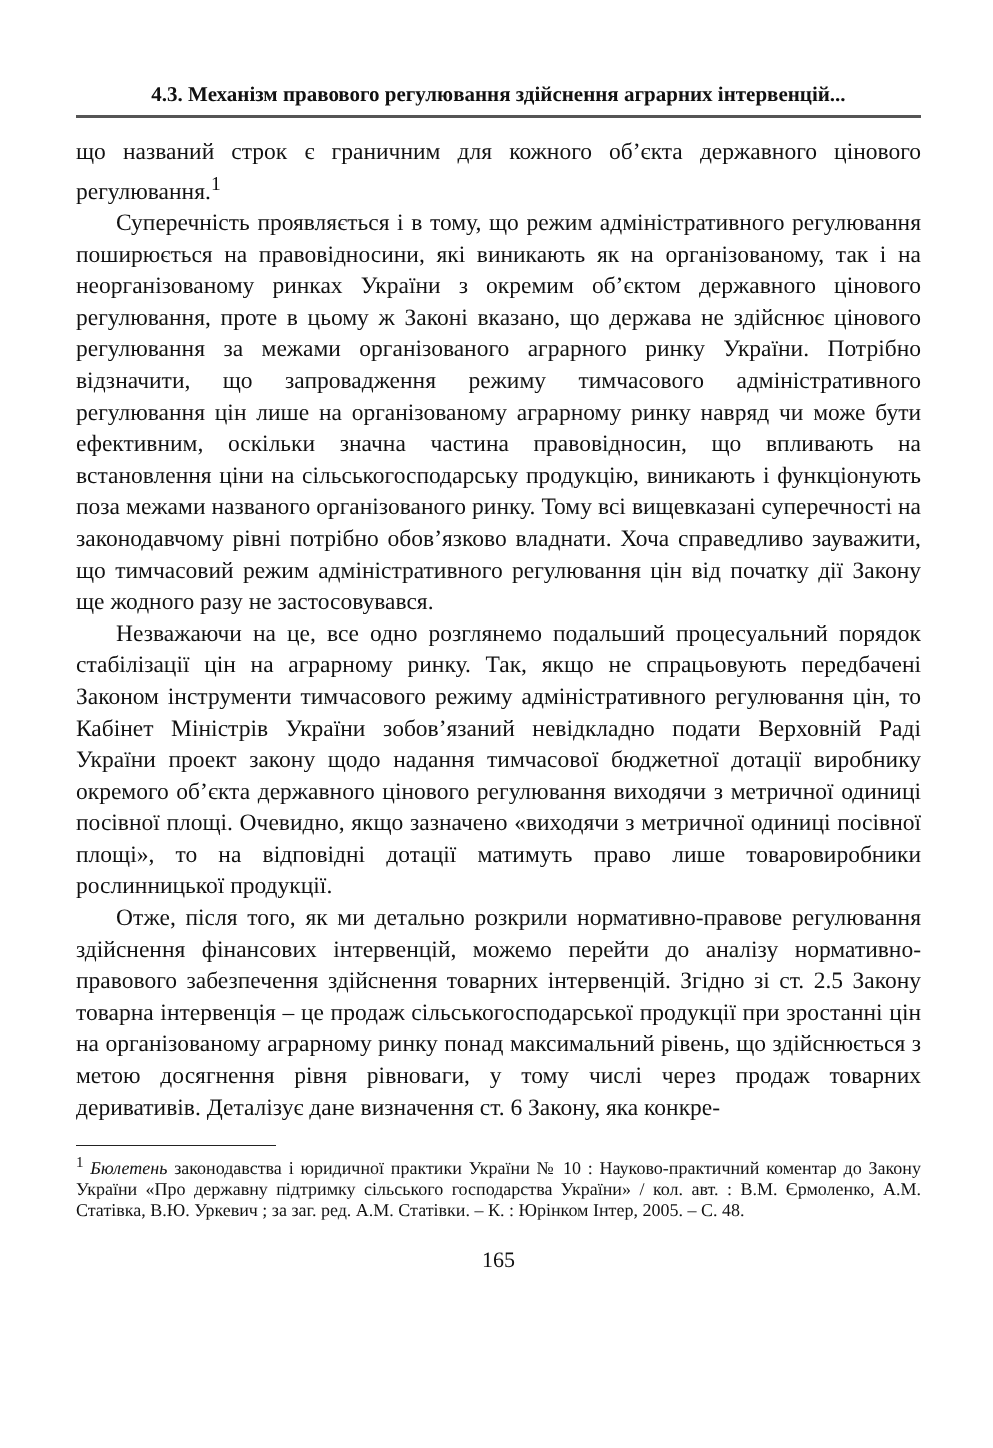4.3. Механізм правового регулювання здійснення аграрних інтервенцій...
що названий строк є граничним для кожного об’єкта державного цінового регулювання.<sup>1</sup>
Суперечність проявляється і в тому, що режим адміністративного регулювання поширюється на правовідносини, які виникають як на організованому, так і на неорганізованому ринках України з окремим об’єктом державного цінового регулювання, проте в цьому ж Законі вказано, що держава не здійснює цінового регулювання за межами організованого аграрного ринку України. Потрібно відзначити, що запровадження режиму тимчасового адміністративного регулювання цін лише на організованому аграрному ринку навряд чи може бути ефективним, оскільки значна частина правовідносин, що впливають на встановлення ціни на сільськогосподарську продукцію, виникають і функціонують поза межами названого організованого ринку. Тому всі вищевказані суперечності на законодавчому рівні потрібно обов’язково владнати. Хоча справедливо зауважити, що тимчасовий режим адміністративного регулювання цін від початку дії Закону ще жодного разу не застосовувався.
Незважаючи на це, все одно розглянемо подальший процесуальний порядок стабілізації цін на аграрному ринку. Так, якщо не спрацьовують передбачені Законом інструменти тимчасового режиму адміністративного регулювання цін, то Кабінет Міністрів України зобов’язаний невідкладно подати Верховній Раді України проект закону щодо надання тимчасової бюджетної дотації виробнику окремого об’єкта державного цінового регулювання виходячи з метричної одиниці посівної площі. Очевидно, якщо зазначено «виходячи з метричної одиниці посівної площі», то на відповідні дотації матимуть право лише товаровиробники рослинницької продукції.
Отже, після того, як ми детально розкрили нормативно-правове регулювання здійснення фінансових інтервенцій, можемо перейти до аналізу нормативно-правового забезпечення здійснення товарних інтервенцій. Згідно зі ст. 2.5 Закону товарна інтервенція – це продаж сільськогосподарської продукції при зростанні цін на організованому аграрному ринку понад максимальний рівень, що здійснюється з метою досягнення рівня рівноваги, у тому числі через продаж товарних деривативів. Деталізує дане визначення ст. 6 Закону, яка конкре-
<sup>1</sup> Бюлетень законодавства і юридичної практики України № 10 : Науково-практичний коментар до Закону України «Про державну підтримку сільського господарства України» / кол. авт. : В.М. Єрмоленко, А.М. Статівка, В.Ю. Уркевич ; за заг. ред. А.М. Статівки. – К. : Юрінком Інтер, 2005. – С. 48.
165